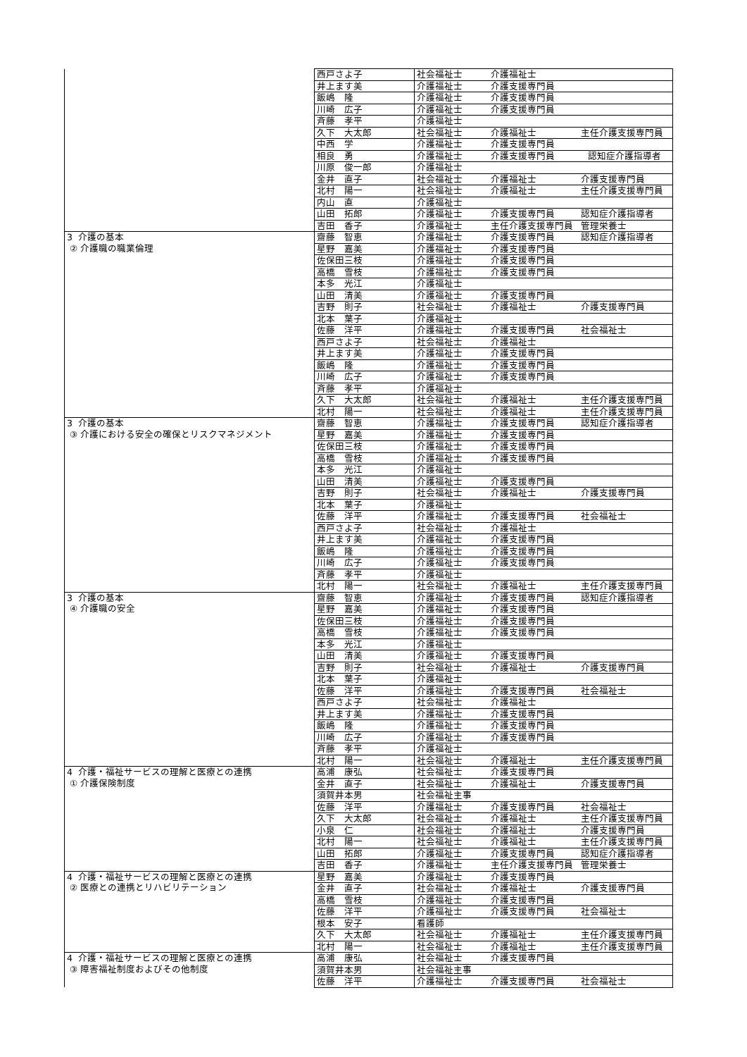| | 西戸さよ子 | 社会福祉士 介護福祉士 |
| | 井上ます美 | 介護福祉士 介護支援専門員 |
| | 飯嶋 隆 | 介護福祉士 介護支援専門員 |
| | 川崎 広子 | 介護福祉士 介護支援専門員 |
| | 斉藤 孝平 | 介護福祉士 |
| | 久下 大太郎 | 社会福祉士 介護福祉士 主任介護支援専門員 |
| | 中西 学 | 介護福祉士 介護支援専門員 |
| | 相良 勇 | 介護福祉士 介護支援専門員 認知症介護指導者 |
| | 川原 俊一郎 | 介護福祉士 |
| | 金井 直子 | 社会福祉士 介護福祉士 介護支援専門員 |
| | 北村 陽一 | 社会福祉士 介護福祉士 主任介護支援専門員 |
| | 内山 直 | 介護福祉士 |
| | 山田 拓郎 | 介護福祉士 介護支援専門員 認知症介護指導者 |
| | 吉田 香子 | 介護福祉士 主任介護支援専門員 管理栄養士 |
| 3 介護の基本 ② 介護職の職業倫理 | 齋藤 智恵 | 介護福祉士 介護支援専門員 認知症介護指導者 |
| | 星野 嘉美 | 介護福祉士 介護支援専門員 |
| | 佐保田三枝 | 介護福祉士 介護支援専門員 |
| | 高橋 雪枝 | 介護福祉士 介護支援専門員 |
| | 本多 光江 | 介護福祉士 |
| | 山田 清美 | 介護福祉士 介護支援専門員 |
| | 吉野 則子 | 社会福祉士 介護福祉士 介護支援専門員 |
| | 北本 葉子 | 介護福祉士 |
| | 佐藤 洋平 | 介護福祉士 介護支援専門員 社会福祉士 |
| | 西戸さよ子 | 社会福祉士 介護福祉士 |
| | 井上ます美 | 介護福祉士 介護支援専門員 |
| | 飯嶋 隆 | 介護福祉士 介護支援専門員 |
| | 川崎 広子 | 介護福祉士 介護支援専門員 |
| | 斉藤 孝平 | 介護福祉士 |
| | 久下 大太郎 | 社会福祉士 介護福祉士 主任介護支援専門員 |
| | 北村 陽一 | 社会福祉士 介護福祉士 主任介護支援専門員 |
| 3 介護の基本 ③ 介護における安全の確保とリスクマネジメント | 齋藤 智恵 | 介護福祉士 介護支援専門員 認知症介護指導者 |
| | 星野 嘉美 | 介護福祉士 介護支援専門員 |
| | 佐保田三枝 | 介護福祉士 介護支援専門員 |
| | 高橋 雪枝 | 介護福祉士 介護支援専門員 |
| | 本多 光江 | 介護福祉士 |
| | 山田 清美 | 介護福祉士 介護支援専門員 |
| | 吉野 則子 | 社会福祉士 介護福祉士 介護支援専門員 |
| | 北本 葉子 | 介護福祉士 |
| | 佐藤 洋平 | 介護福祉士 介護支援専門員 社会福祉士 |
| | 西戸さよ子 | 社会福祉士 介護福祉士 |
| | 井上ます美 | 介護福祉士 介護支援専門員 |
| | 飯嶋 隆 | 介護福祉士 介護支援専門員 |
| | 川崎 広子 | 介護福祉士 介護支援専門員 |
| | 斉藤 孝平 | 介護福祉士 |
| | 北村 陽一 | 社会福祉士 介護福祉士 主任介護支援専門員 |
| 3 介護の基本 ④ 介護職の安全 | 齋藤 智恵 | 介護福祉士 介護支援専門員 認知症介護指導者 |
| | 星野 嘉美 | 介護福祉士 介護支援専門員 |
| | 佐保田三枝 | 介護福祉士 介護支援専門員 |
| | 高橋 雪枝 | 介護福祉士 介護支援専門員 |
| | 本多 光江 | 介護福祉士 |
| | 山田 清美 | 介護福祉士 介護支援専門員 |
| | 吉野 則子 | 社会福祉士 介護福祉士 介護支援専門員 |
| | 北本 葉子 | 介護福祉士 |
| | 佐藤 洋平 | 介護福祉士 介護支援専門員 社会福祉士 |
| | 西戸さよ子 | 社会福祉士 介護福祉士 |
| | 井上ます美 | 介護福祉士 介護支援専門員 |
| | 飯嶋 隆 | 介護福祉士 介護支援専門員 |
| | 川崎 広子 | 介護福祉士 介護支援専門員 |
| | 斉藤 孝平 | 介護福祉士 |
| | 北村 陽一 | 社会福祉士 介護福祉士 主任介護支援専門員 |
| 4 介護・福祉サービスの理解と医療との連携 ① 介護保険制度 | 高浦 康弘 | 社会福祉士 介護支援専門員 |
| | 金井 直子 | 社会福祉士 介護福祉士 介護支援専門員 |
| | 須賀井本男 | 社会福祉主事 |
| | 佐藤 洋平 | 介護福祉士 介護支援専門員 社会福祉士 |
| | 久下 大太郎 | 社会福祉士 介護福祉士 主任介護支援専門員 |
| | 小泉 仁 | 社会福祉士 介護福祉士 介護支援専門員 |
| | 北村 陽一 | 社会福祉士 介護福祉士 主任介護支援専門員 |
| | 山田 拓郎 | 介護福祉士 介護支援専門員 認知症介護指導者 |
| | 吉田 香子 | 介護福祉士 主任介護支援専門員 管理栄養士 |
| 4 介護・福祉サービスの理解と医療との連携 ② 医療との連携とリハビリテーション | 星野 嘉美 | 介護福祉士 介護支援専門員 |
| | 金井 直子 | 社会福祉士 介護福祉士 介護支援専門員 |
| | 高橋 雪枝 | 介護福祉士 介護支援専門員 |
| | 佐藤 洋平 | 介護福祉士 介護支援専門員 社会福祉士 |
| | 根本 安子 | 看護師 |
| | 久下 大太郎 | 社会福祉士 介護福祉士 主任介護支援専門員 |
| | 北村 陽一 | 社会福祉士 介護福祉士 主任介護支援専門員 |
| 4 介護・福祉サービスの理解と医療との連携 ③ 障害福祉制度およびその他制度 | 高浦 康弘 | 社会福祉士 介護支援専門員 |
| | 須賀井本男 | 社会福祉主事 |
| | 佐藤 洋平 | 介護福祉士 介護支援専門員 社会福祉士 |